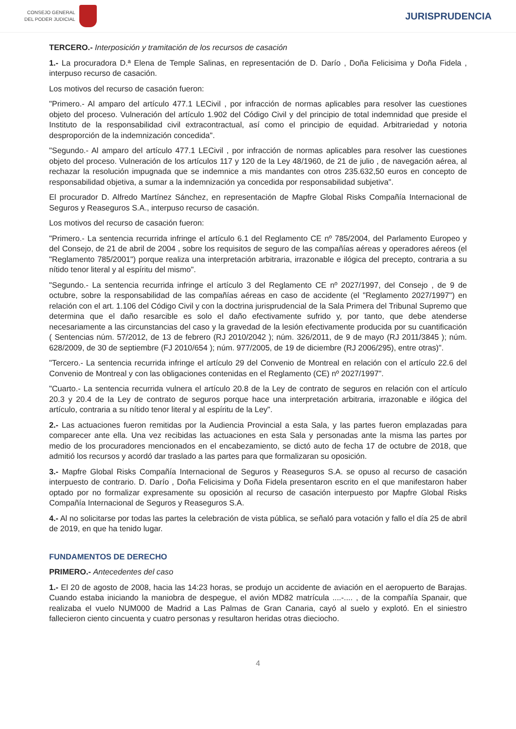CONSEJO GENERAL
DEL PODER JUDICIAL
JURISPRUDENCIA
TERCERO.- Interposición y tramitación de los recursos de casación
1.- La procuradora D.ª Elena de Temple Salinas, en representación de D. Darío , Doña Felicisima y Doña Fidela , interpuso recurso de casación.
Los motivos del recurso de casación fueron:
"Primero.- Al amparo del artículo 477.1 LECivil , por infracción de normas aplicables para resolver las cuestiones objeto del proceso. Vulneración del artículo 1.902 del Código Civil y del principio de total indemnidad que preside el Instituto de la responsabilidad civil extracontractual, así como el principio de equidad. Arbitrariedad y notoria desproporción de la indemnización concedida".
"Segundo.- Al amparo del artículo 477.1 LECivil , por infracción de normas aplicables para resolver las cuestiones objeto del proceso. Vulneración de los artículos 117 y 120 de la Ley 48/1960, de 21 de julio , de navegación aérea, al rechazar la resolución impugnada que se indemnice a mis mandantes con otros 235.632,50 euros en concepto de responsabilidad objetiva, a sumar a la indemnización ya concedida por responsabilidad subjetiva".
El procurador D. Alfredo Martínez Sánchez, en representación de Mapfre Global Risks Compañía Internacional de Seguros y Reaseguros S.A., interpuso recurso de casación.
Los motivos del recurso de casación fueron:
"Primero.- La sentencia recurrida infringe el artículo 6.1 del Reglamento CE nº 785/2004, del Parlamento Europeo y del Consejo, de 21 de abril de 2004 , sobre los requisitos de seguro de las compañías aéreas y operadores aéreos (el "Reglamento 785/2001") porque realiza una interpretación arbitraria, irrazonable e ilógica del precepto, contraria a su nítido tenor literal y al espíritu del mismo".
"Segundo.- La sentencia recurrida infringe el artículo 3 del Reglamento CE nº 2027/1997, del Consejo , de 9 de octubre, sobre la responsabilidad de las compañías aéreas en caso de accidente (el "Reglamento 2027/1997") en relación con el art. 1.106 del Código Civil y con la doctrina jurisprudencial de la Sala Primera del Tribunal Supremo que determina que el daño resarcible es solo el daño efectivamente sufrido y, por tanto, que debe atenderse necesariamente a las circunstancias del caso y la gravedad de la lesión efectivamente producida por su cuantificación ( Sentencias núm. 57/2012, de 13 de febrero (RJ 2010/2042 ); núm. 326/2011, de 9 de mayo (RJ 2011/3845 ); núm. 628/2009, de 30 de septiembre (FJ 2010/654 ); núm. 977/2005, de 19 de diciembre (RJ 2006/295), entre otras)".
"Tercero.- La sentencia recurrida infringe el artículo 29 del Convenio de Montreal en relación con el artículo 22.6 del Convenio de Montreal y con las obligaciones contenidas en el Reglamento (CE) nº 2027/1997".
"Cuarto.- La sentencia recurrida vulnera el artículo 20.8 de la Ley de contrato de seguros en relación con el artículo 20.3 y 20.4 de la Ley de contrato de seguros porque hace una interpretación arbitraria, irrazonable e ilógica del artículo, contraria a su nítido tenor literal y al espíritu de la Ley".
2.- Las actuaciones fueron remitidas por la Audiencia Provincial a esta Sala, y las partes fueron emplazadas para comparecer ante ella. Una vez recibidas las actuaciones en esta Sala y personadas ante la misma las partes por medio de los procuradores mencionados en el encabezamiento, se dictó auto de fecha 17 de octubre de 2018, que admitió los recursos y acordó dar traslado a las partes para que formalizaran su oposición.
3.- Mapfre Global Risks Compañía Internacional de Seguros y Reaseguros S.A. se opuso al recurso de casación interpuesto de contrario. D. Darío , Doña Felicisima y Doña Fidela presentaron escrito en el que manifestaron haber optado por no formalizar expresamente su oposición al recurso de casación interpuesto por Mapfre Global Risks Compañía Internacional de Seguros y Reaseguros S.A.
4.- Al no solicitarse por todas las partes la celebración de vista pública, se señaló para votación y fallo el día 25 de abril de 2019, en que ha tenido lugar.
FUNDAMENTOS DE DERECHO
PRIMERO.- Antecedentes del caso
1.- El 20 de agosto de 2008, hacia las 14:23 horas, se produjo un accidente de aviación en el aeropuerto de Barajas. Cuando estaba iniciando la maniobra de despegue, el avión MD82 matrícula ....-.... , de la compañía Spanair, que realizaba el vuelo NUM000 de Madrid a Las Palmas de Gran Canaria, cayó al suelo y explotó. En el siniestro fallecieron ciento cincuenta y cuatro personas y resultaron heridas otras dieciocho.
4